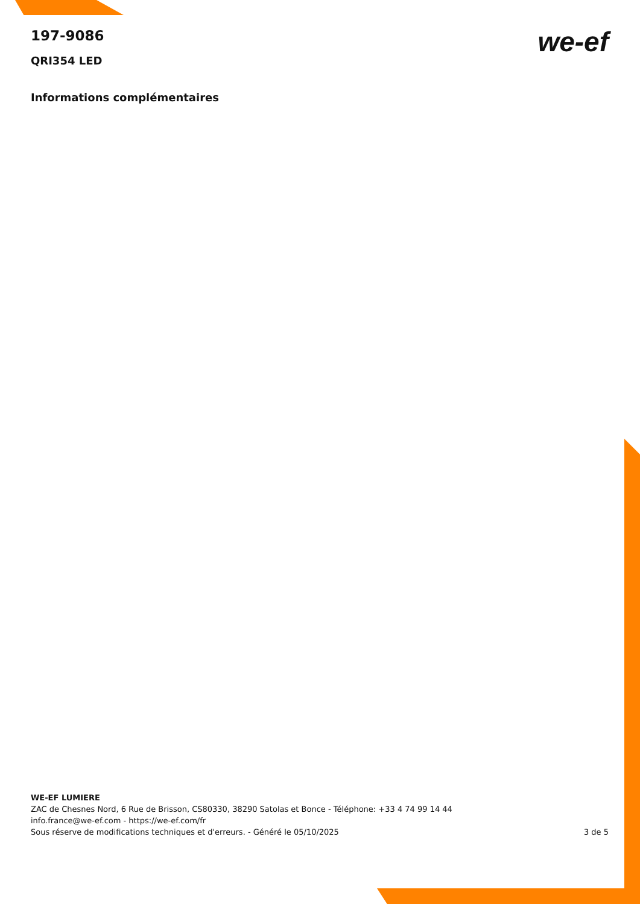197-9086
QRI354 LED
Informations complémentaires
we-ef
WE-EF LUMIERE
ZAC de Chesnes Nord, 6 Rue de Brisson, CS80330, 38290 Satolas et Bonce - Téléphone: +33 4 74 99 14 44
info.france@we-ef.com - https://we-ef.com/fr
Sous réserve de modifications techniques et d'erreurs. - Généré le 05/10/2025 3 de 5